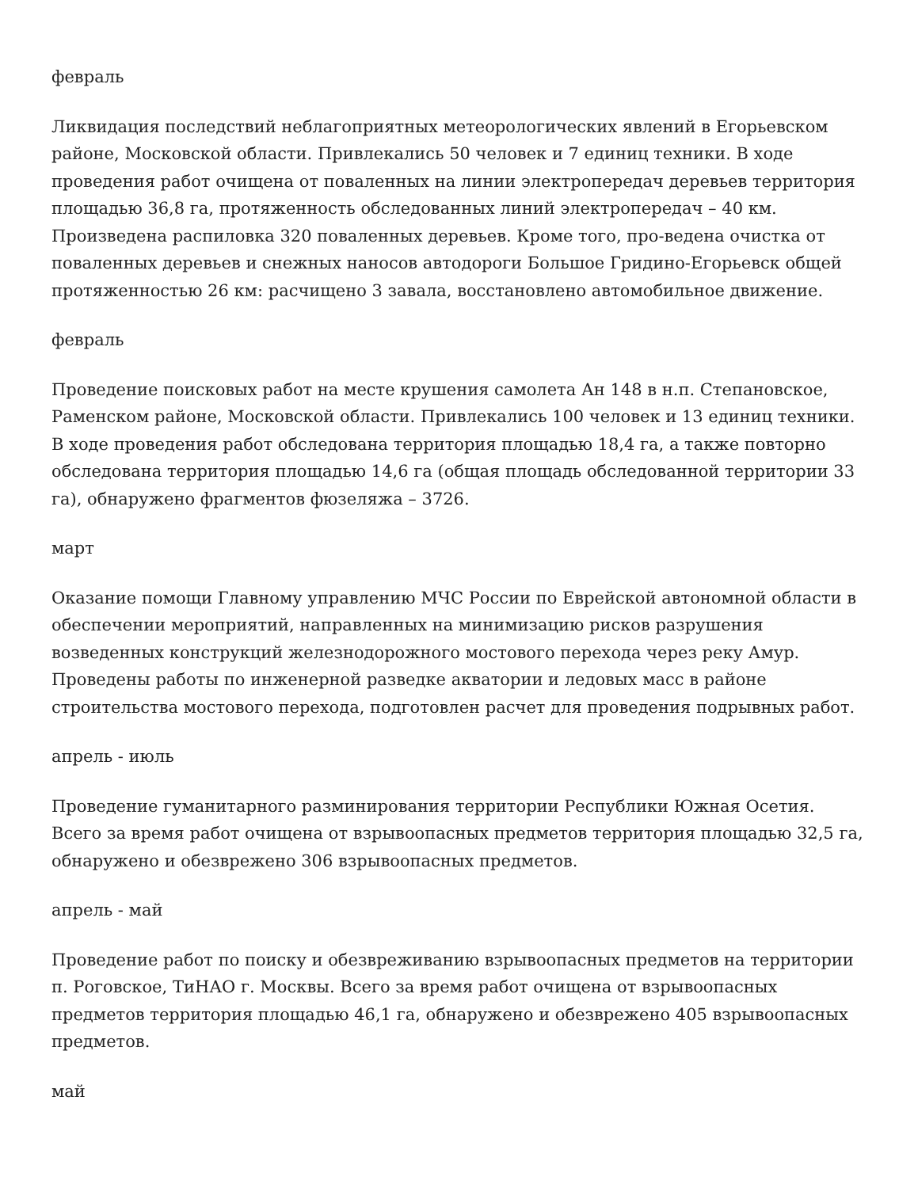февраль
Ликвидация последствий неблагоприятных метеорологических явлений в Егорьевском районе, Московской области. Привлекались 50 человек и 7 единиц техники. В ходе проведения работ очищена от поваленных на линии электропередач деревьев территория площадью 36,8 га, протяженность обследованных линий электропередач – 40 км. Произведена распиловка 320 поваленных деревьев. Кроме того, про-ведена очистка от поваленных деревьев и снежных наносов автодороги Большое Гридино-Егорьевск общей протяженностью 26 км: расчищено 3 завала, восстановлено автомобильное движение.
февраль
Проведение поисковых работ на месте крушения самолета Ан 148 в н.п. Степановское, Раменском районе, Московской области. Привлекались 100 человек и 13 единиц техники. В ходе проведения работ обследована территория площадью 18,4 га, а также повторно обследована территория площадью 14,6 га (общая площадь обследованной территории 33 га), обнаружено фрагментов фюзеляжа – 3726.
март
Оказание помощи Главному управлению МЧС России по Еврейской автономной области в обеспечении мероприятий, направленных на минимизацию рисков разрушения возведенных конструкций железнодорожного мостового перехода через реку Амур. Проведены работы по инженерной разведке акватории и ледовых масс в районе строительства мостового перехода, подготовлен расчет для проведения подрывных работ.
апрель - июль
Проведение гуманитарного разминирования территории Республики Южная Осетия. Всего за время работ очищена от взрывоопасных предметов территория площадью 32,5 га, обнаружено и обезврежено 306 взрывоопасных предметов.
апрель - май
Проведение работ по поиску и обезвреживанию взрывоопасных предметов на территории п. Роговское, ТиНАО г. Москвы. Всего за время работ очищена от взрывоопасных предметов территория площадью 46,1 га, обнаружено и обезврежено 405 взрывоопасных предметов.
май